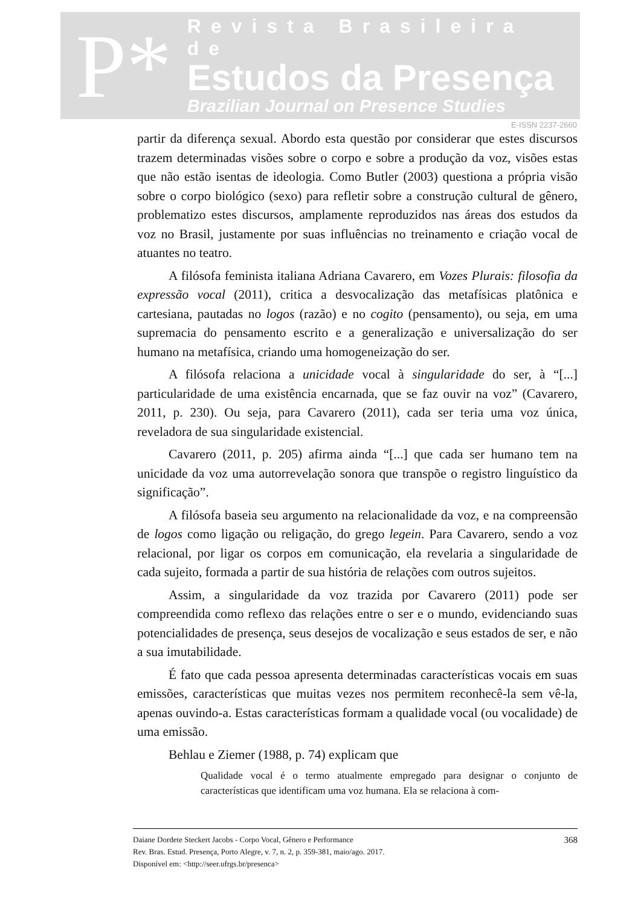P*
Revista Brasileira de
Estudos da Presença
Brazilian Journal on Presence Studies
E-ISSN 2237-2660
partir da diferença sexual. Abordo esta questão por considerar que estes discursos trazem determinadas visões sobre o corpo e sobre a produção da voz, visões estas que não estão isentas de ideologia. Como Butler (2003) questiona a própria visão sobre o corpo biológico (sexo) para refletir sobre a construção cultural de gênero, problematizo estes discursos, amplamente reproduzidos nas áreas dos estudos da voz no Brasil, justamente por suas influências no treinamento e criação vocal de atuantes no teatro.
A filósofa feminista italiana Adriana Cavarero, em Vozes Plurais: filosofia da expressão vocal (2011), critica a desvocalização das metafísicas platônica e cartesiana, pautadas no logos (razão) e no cogito (pensamento), ou seja, em uma supremacia do pensamento escrito e a generalização e universalização do ser humano na metafísica, criando uma homogeneização do ser.
A filósofa relaciona a unicidade vocal à singularidade do ser, à “[...] particularidade de uma existência encarnada, que se faz ouvir na voz” (Cavarero, 2011, p. 230). Ou seja, para Cavarero (2011), cada ser teria uma voz única, reveladora de sua singularidade existencial.
Cavarero (2011, p. 205) afirma ainda “[...] que cada ser humano tem na unicidade da voz uma autorrevelação sonora que transpõe o registro linguístico da significação”.
A filósofa baseia seu argumento na relacionalidade da voz, e na compreensão de logos como ligação ou religação, do grego legein. Para Cavarero, sendo a voz relacional, por ligar os corpos em comunicação, ela revelaria a singularidade de cada sujeito, formada a partir de sua história de relações com outros sujeitos.
Assim, a singularidade da voz trazida por Cavarero (2011) pode ser compreendida como reflexo das relações entre o ser e o mundo, evidenciando suas potencialidades de presença, seus desejos de vocalização e seus estados de ser, e não a sua imutabilidade.
É fato que cada pessoa apresenta determinadas características vocais em suas emissões, características que muitas vezes nos permitem reconhecê-la sem vê-la, apenas ouvindo-a. Estas características formam a qualidade vocal (ou vocalidade) de uma emissão.
Behlau e Ziemer (1988, p. 74) explicam que
Qualidade vocal é o termo atualmente empregado para designar o conjunto de características que identificam uma voz humana. Ela se relaciona à com-
Daiane Dordete Steckert Jacobs - Corpo Vocal, Gênero e Performance
Rev. Bras. Estud. Presença, Porto Alegre, v. 7, n. 2, p. 359-381, maio/ago. 2017.
Disponível em: <http://seer.ufrgs.br/presenca>
368